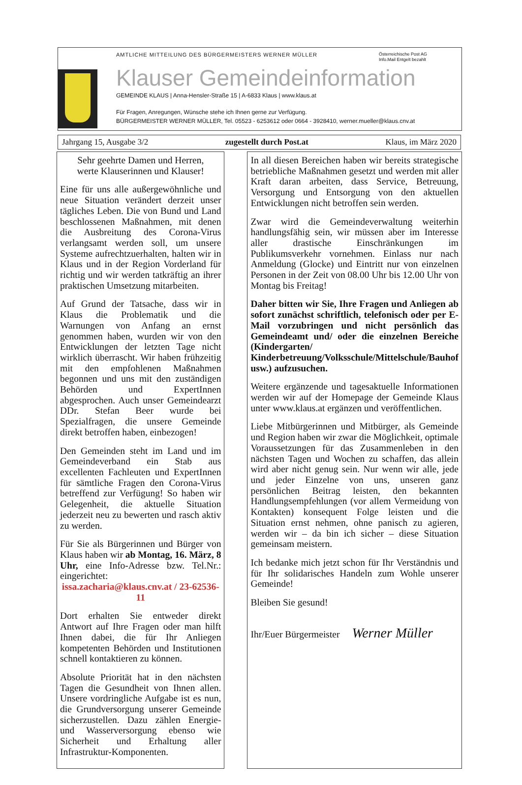AMTLICHE MITTEILUNG DES BÜRGERMEISTERS WERNER MÜLLER Österreichische Post AG
Info.Mail Entgelt bezahlt
Klauser Gemeindeinformation
GEMEINDE KLAUS | Anna-Hensler-Straße 15 | A-6833 Klaus | www.klaus.at
Für Fragen, Anregungen, Wünsche stehe ich Ihnen gerne zur Verfügung.
BÜRGERMEISTER WERNER MÜLLER, Tel. 05523 - 6253612 oder 0664 - 3928410, werner.mueller@klaus.cnv.at
Jahrgang 15, Ausgabe 3/2 zugestellt durch Post.at Klaus, im März 2020
Sehr geehrte Damen und Herren,
werte Klauserinnen und Klauser!
Eine für uns alle außergewöhnliche und neue Situation verändert derzeit unser tägliches Leben. Die von Bund und Land beschlossenen Maßnahmen, mit denen die Ausbreitung des Corona-Virus verlangsamt werden soll, um unsere Systeme aufrechtzuerhalten, halten wir in Klaus und in der Region Vorderland für richtig und wir werden tatkräftig an ihrer praktischen Umsetzung mitarbeiten.
Auf Grund der Tatsache, dass wir in Klaus die Problematik und die Warnungen von Anfang an ernst genommen haben, wurden wir von den Entwicklungen der letzten Tage nicht wirklich überrascht. Wir haben frühzeitig mit den empfohlenen Maßnahmen begonnen und uns mit den zuständigen Behörden und ExpertInnen abgesprochen. Auch unser Gemeindearzt DDr. Stefan Beer wurde bei Spezialfragen, die unsere Gemeinde direkt betroffen haben, einbezogen!
Den Gemeinden steht im Land und im Gemeindeverband ein Stab aus excellenten Fachleuten und ExpertInnen für sämtliche Fragen den Corona-Virus betreffend zur Verfügung! So haben wir Gelegenheit, die aktuelle Situation jederzeit neu zu bewerten und rasch aktiv zu werden.
Für Sie als Bürgerinnen und Bürger von Klaus haben wir ab Montag, 16. März, 8 Uhr, eine Info-Adresse bzw. Tel.Nr.: eingerichtet:
issa.zacharia@klaus.cnv.at / 23-62536-11
Dort erhalten Sie entweder direkt Antwort auf Ihre Fragen oder man hilft Ihnen dabei, die für Ihr Anliegen kompetenten Behörden und Institutionen schnell kontaktieren zu können.
Absolute Priorität hat in den nächsten Tagen die Gesundheit von Ihnen allen. Unsere vordringliche Aufgabe ist es nun, die Grundversorgung unserer Gemeinde sicherzustellen. Dazu zählen Energie- und Wasserversorgung ebenso wie Sicherheit und Erhaltung aller Infrastruktur-Komponenten.
In all diesen Bereichen haben wir bereits strategische betriebliche Maßnahmen gesetzt und werden mit aller Kraft daran arbeiten, dass Service, Betreuung, Versorgung und Entsorgung von den aktuellen Entwicklungen nicht betroffen sein werden.
Zwar wird die Gemeindeverwaltung weiterhin handlungsfähig sein, wir müssen aber im Interesse aller drastische Einschränkungen im Publikumsverkehr vornehmen. Einlass nur nach Anmeldung (Glocke) und Eintritt nur von einzelnen Personen in der Zeit von 08.00 Uhr bis 12.00 Uhr von Montag bis Freitag!
Daher bitten wir Sie, Ihre Fragen und Anliegen ab sofort zunächst schriftlich, telefonisch oder per E-Mail vorzubringen und nicht persönlich das Gemeindeamt und/ oder die einzelnen Bereiche (Kindergarten/ Kinderbetreuung/Volksschule/Mittelschule/Bauhof usw.) aufzusuchen.
Weitere ergänzende und tagesaktuelle Informationen werden wir auf der Homepage der Gemeinde Klaus unter www.klaus.at ergänzen und veröffentlichen.
Liebe Mitbürgerinnen und Mitbürger, als Gemeinde und Region haben wir zwar die Möglichkeit, optimale Voraussetzungen für das Zusammenleben in den nächsten Tagen und Wochen zu schaffen, das allein wird aber nicht genug sein. Nur wenn wir alle, jede und jeder Einzelne von uns, unseren ganz persönlichen Beitrag leisten, den bekannten Handlungsempfehlungen (vor allem Vermeidung von Kontakten) konsequent Folge leisten und die Situation ernst nehmen, ohne panisch zu agieren, werden wir – da bin ich sicher – diese Situation gemeinsam meistern.
Ich bedanke mich jetzt schon für Ihr Verständnis und für Ihr solidarisches Handeln zum Wohle unserer Gemeinde!
Bleiben Sie gesund!
Ihr/Euer Bürgermeister Werner Müller